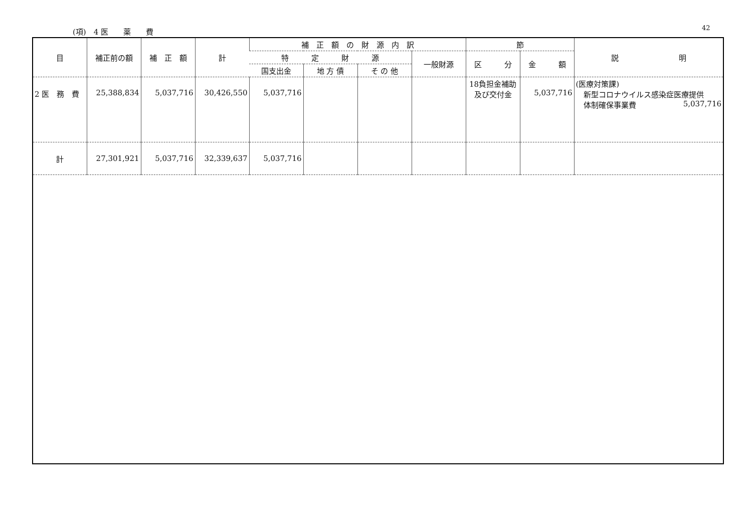(項)　4 医　　薬　　費 42
| 目 | 補正前の額 | 補 正 額 | 計 | 補 正 額 の 財 源 内 訳 | | | | 節 | | 説 明 |
| --- | --- | --- | --- | --- | --- | --- | --- | --- | --- | --- |
| | | | | 特 定 財 源 | | | 一般財源 | 区 分 | 金 額 | |
| | | | | 国支出金 | 地 方 債 | そ の 他 | | | | |
| 2 医 務 費 | 25,388,834 | 5,037,716 | 30,426,550 | 5,037,716 | | | | 18負担金補助 及び交付金 | 5,037,716 | (医療対策課) 新型コロナウイルス感染症医療提供 体制確保事業費 5,037,716 |
| 計 | 27,301,921 | 5,037,716 | 32,339,637 | 5,037,716 | | | | | | |